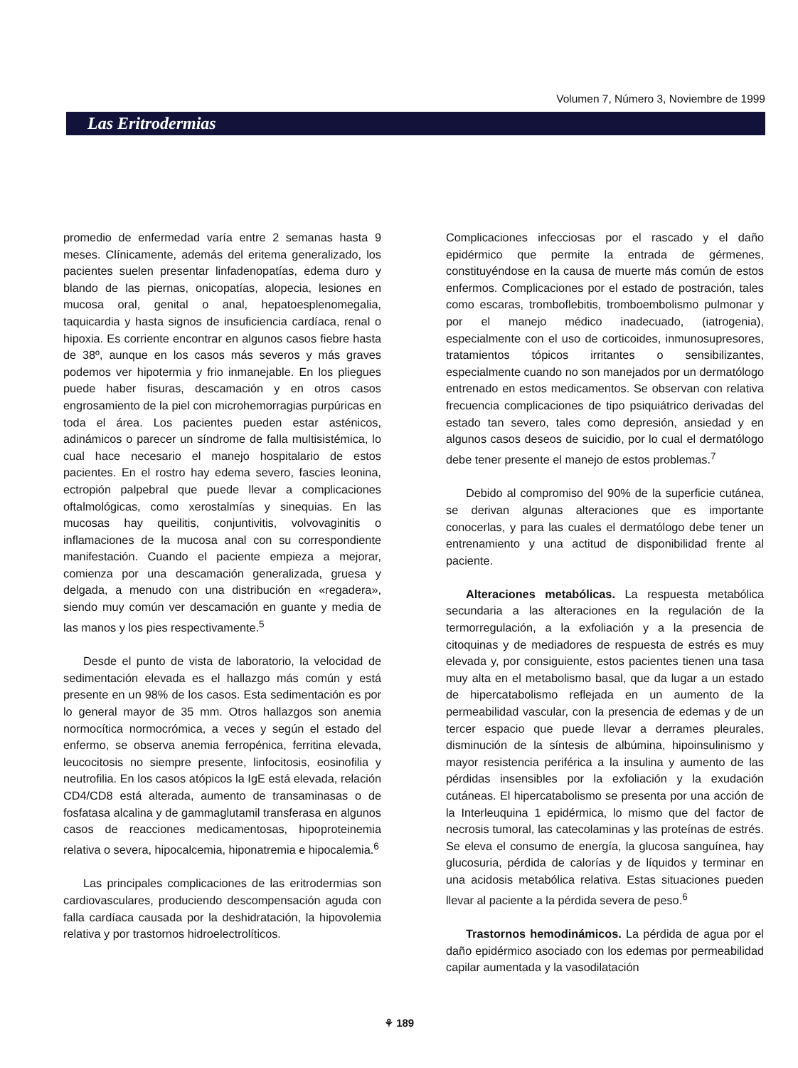Volumen 7, Número 3, Noviembre de 1999
Las Eritrodermias
promedio de enfermedad varía entre 2 semanas hasta 9 meses. Clínicamente, además del eritema generalizado, los pacientes suelen presentar linfadenopatías, edema duro y blando de las piernas, onicopatías, alopecia, lesiones en mucosa oral, genital o anal, hepatoesplenomegalia, taquicardia y hasta signos de insuficiencia cardíaca, renal o hipoxia. Es corriente encontrar en algunos casos fiebre hasta de 38º, aunque en los casos más severos y más graves podemos ver hipotermia y frio inmanejable. En los pliegues puede haber fisuras, descamación y en otros casos engrosamiento de la piel con microhemorragias purpúricas en toda el área. Los pacientes pueden estar asténicos, adinámicos o parecer un síndrome de falla multisistémica, lo cual hace necesario el manejo hospitalario de estos pacientes. En el rostro hay edema severo, fascies leonina, ectropión palpebral que puede llevar a complicaciones oftalmológicas, como xerostalmías y sinequias. En las mucosas hay queilitis, conjuntivitis, volvovaginitis o inflamaciones de la mucosa anal con su correspondiente manifestación. Cuando el paciente empieza a mejorar, comienza por una descamación generalizada, gruesa y delgada, a menudo con una distribución en «regadera», siendo muy común ver descamación en guante y media de las manos y los pies respectivamente.<sup>5</sup>
Desde el punto de vista de laboratorio, la velocidad de sedimentación elevada es el hallazgo más común y está presente en un 98% de los casos. Esta sedimentación es por lo general mayor de 35 mm. Otros hallazgos son anemia normocítica normocrómica, a veces y según el estado del enfermo, se observa anemia ferropénica, ferritina elevada, leucocitosis no siempre presente, linfocitosis, eosinofilia y neutrofilia. En los casos atópicos la IgE está elevada, relación CD4/CD8 está alterada, aumento de transaminasas o de fosfatasa alcalina y de gammaglutamil transferasa en algunos casos de reacciones medicamentosas, hipoproteinemia relativa o severa, hipocalcemia, hiponatremia e hipocalemia.<sup>6</sup>
Las principales complicaciones de las eritrodermias son cardiovasculares, produciendo descompensación aguda con falla cardíaca causada por la deshidratación, la hipovolemia relativa y por trastornos hidroelectrolíticos.
Complicaciones infecciosas por el rascado y el daño epidérmico que permite la entrada de gérmenes, constituyéndose en la causa de muerte más común de estos enfermos. Complicaciones por el estado de postración, tales como escaras, tromboflebitis, tromboembolismo pulmonar y por el manejo médico inadecuado, (iatrogenia), especialmente con el uso de corticoides, inmunosupresores, tratamientos tópicos irritantes o sensibilizantes, especialmente cuando no son manejados por un dermatólogo entrenado en estos medicamentos. Se observan con relativa frecuencia complicaciones de tipo psiquiátrico derivadas del estado tan severo, tales como depresión, ansiedad y en algunos casos deseos de suicidio, por lo cual el dermatólogo debe tener presente el manejo de estos problemas.<sup>7</sup>
Debido al compromiso del 90% de la superficie cutánea, se derivan algunas alteraciones que es importante conocerlas, y para las cuales el dermatólogo debe tener un entrenamiento y una actitud de disponibilidad frente al paciente.
Alteraciones metabólicas. La respuesta metabólica secundaria a las alteraciones en la regulación de la termorregulación, a la exfoliación y a la presencia de citoquinas y de mediadores de respuesta de estrés es muy elevada y, por consiguiente, estos pacientes tienen una tasa muy alta en el metabolismo basal, que da lugar a un estado de hipercatabolismo reflejada en un aumento de la permeabilidad vascular, con la presencia de edemas y de un tercer espacio que puede llevar a derrames pleurales, disminución de la síntesis de albúmina, hipoinsulinismo y mayor resistencia periférica a la insulina y aumento de las pérdidas insensibles por la exfoliación y la exudación cutáneas. El hipercatabolismo se presenta por una acción de la Interleuquina 1 epidérmica, lo mismo que del factor de necrosis tumoral, las catecolaminas y las proteínas de estrés. Se eleva el consumo de energía, la glucosa sanguínea, hay glucosuria, pérdida de calorías y de líquidos y terminar en una acidosis metabólica relativa. Estas situaciones pueden llevar al paciente a la pérdida severa de peso.<sup>6</sup>
Trastornos hemodinámicos. La pérdida de agua por el daño epidérmico asociado con los edemas por permeabilidad capilar aumentada y la vasodilatación
⚘ 189